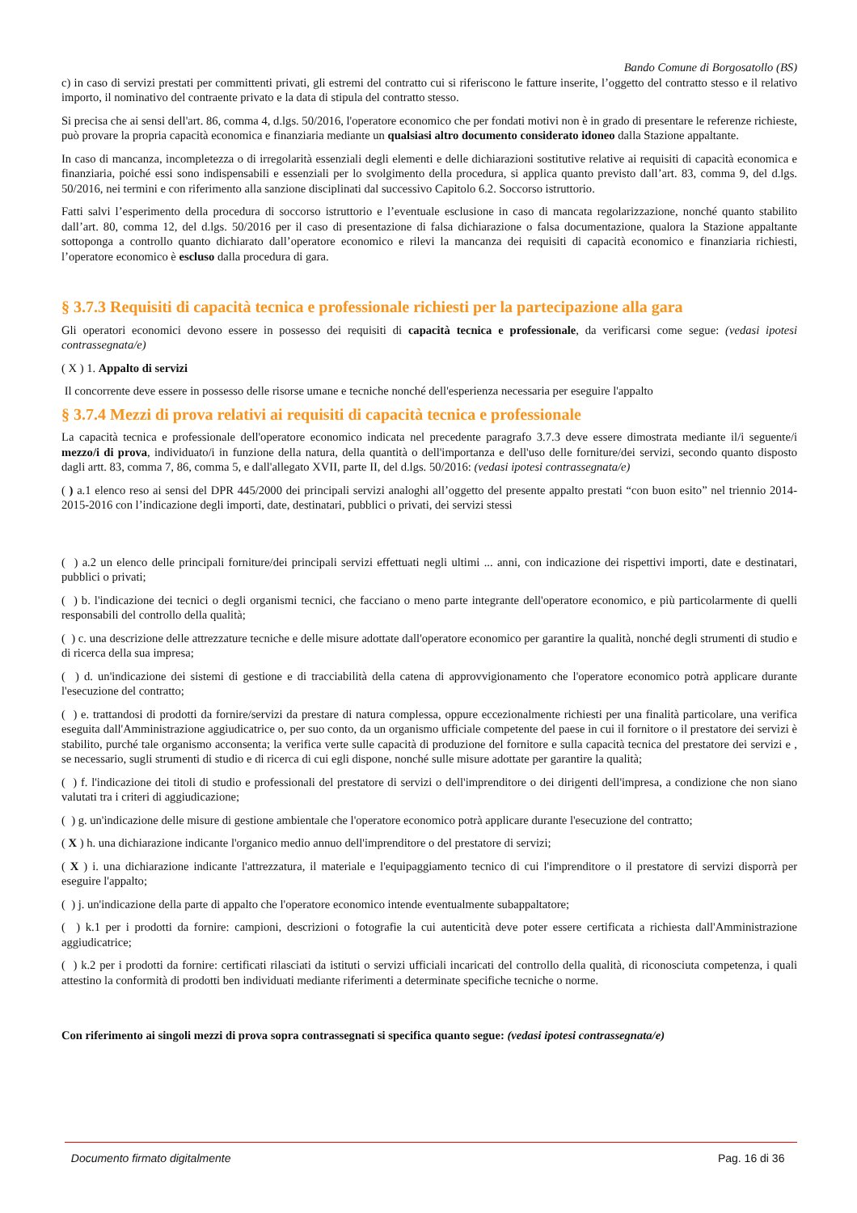Bando Comune di Borgosatollo (BS)
c) in caso di servizi prestati per committenti privati, gli estremi del contratto cui si riferiscono le fatture inserite, l’oggetto del contratto stesso e il relativo importo, il nominativo del contraente privato e la data di stipula del contratto stesso.
Si precisa che ai sensi dell'art. 86, comma 4, d.lgs. 50/2016, l'operatore economico che per fondati motivi non è in grado di presentare le referenze richieste, può provare la propria capacità economica e finanziaria mediante un qualsiasi altro documento considerato idoneo dalla Stazione appaltante.
In caso di mancanza, incompletezza o di irregolarità essenziali degli elementi e delle dichiarazioni sostitutive relative ai requisiti di capacità economica e finanziaria, poiché essi sono indispensabili e essenziali per lo svolgimento della procedura, si applica quanto previsto dall’art. 83, comma 9, del d.lgs. 50/2016, nei termini e con riferimento alla sanzione disciplinati dal successivo Capitolo 6.2. Soccorso istruttorio.
Fatti salvi l’esperimento della procedura di soccorso istruttorio e l’eventuale esclusione in caso di mancata regolarizzazione, nonché quanto stabilito dall’art. 80, comma 12, del d.lgs. 50/2016 per il caso di presentazione di falsa dichiarazione o falsa documentazione, qualora la Stazione appaltante sottoponga a controllo quanto dichiarato dall’operatore economico e rilevi la mancanza dei requisiti di capacità economico e finanziaria richiesti, l’operatore economico è escluso dalla procedura di gara.
§ 3.7.3 Requisiti di capacità tecnica e professionale richiesti per la partecipazione alla gara
Gli operatori economici devono essere in possesso dei requisiti di capacità tecnica e professionale, da verificarsi come segue: (vedasi ipotesi contrassegnata/e)
( X ) 1. Appalto di servizi
Il concorrente deve essere in possesso delle risorse umane e tecniche nonché dell'esperienza necessaria per eseguire l'appalto
§ 3.7.4 Mezzi di prova relativi ai requisiti di capacità tecnica e professionale
La capacità tecnica e professionale dell'operatore economico indicata nel precedente paragrafo 3.7.3 deve essere dimostrata mediante il/i seguente/i mezzo/i di prova, individuato/i in funzione della natura, della quantità o dell'importanza e dell'uso delle forniture/dei servizi, secondo quanto disposto dagli artt. 83, comma 7, 86, comma 5, e dall'allegato XVII, parte II, del d.lgs. 50/2016: (vedasi ipotesi contrassegnata/e)
( ) a.1 elenco reso ai sensi del DPR 445/2000 dei principali servizi analoghi all’oggetto del presente appalto prestati “con buon esito” nel triennio 2014-2015-2016 con l’indicazione degli importi, date, destinatari, pubblici o privati, dei servizi stessi
( ) a.2 un elenco delle principali forniture/dei principali servizi effettuati negli ultimi ... anni, con indicazione dei rispettivi importi, date e destinatari, pubblici o privati;
( ) b. l'indicazione dei tecnici o degli organismi tecnici, che facciano o meno parte integrante dell'operatore economico, e più particolarmente di quelli responsabili del controllo della qualità;
( ) c. una descrizione delle attrezzature tecniche e delle misure adottate dall'operatore economico per garantire la qualità, nonché degli strumenti di studio e di ricerca della sua impresa;
( ) d. un'indicazione dei sistemi di gestione e di tracciabilità della catena di approvvigionamento che l'operatore economico potrà applicare durante l'esecuzione del contratto;
( ) e. trattandosi di prodotti da fornire/servizi da prestare di natura complessa, oppure eccezionalmente richiesti per una finalità particolare, una verifica eseguita dall'Amministrazione aggiudicatrice o, per suo conto, da un organismo ufficiale competente del paese in cui il fornitore o il prestatore dei servizi è stabilito, purché tale organismo acconsenta; la verifica verte sulle capacità di produzione del fornitore e sulla capacità tecnica del prestatore dei servizi e , se necessario, sugli strumenti di studio e di ricerca di cui egli dispone, nonché sulle misure adottate per garantire la qualità;
( ) f. l'indicazione dei titoli di studio e professionali del prestatore di servizi o dell'imprenditore o dei dirigenti dell'impresa, a condizione che non siano valutati tra i criteri di aggiudicazione;
( ) g. un'indicazione delle misure di gestione ambientale che l'operatore economico potrà applicare durante l'esecuzione del contratto;
( X ) h. una dichiarazione indicante l'organico medio annuo dell'imprenditore o del prestatore di servizi;
( X ) i. una dichiarazione indicante l'attrezzatura, il materiale e l'equipaggiamento tecnico di cui l'imprenditore o il prestatore di servizi disporrà per eseguire l'appalto;
( ) j. un'indicazione della parte di appalto che l'operatore economico intende eventualmente subappaltatore;
( ) k.1 per i prodotti da fornire: campioni, descrizioni o fotografie la cui autenticità deve poter essere certificata a richiesta dall'Amministrazione aggiudicatrice;
( ) k.2 per i prodotti da fornire: certificati rilasciati da istituti o servizi ufficiali incaricati del controllo della qualità, di riconosciuta competenza, i quali attestino la conformità di prodotti ben individuati mediante riferimenti a determinate specifiche tecniche o norme.
Con riferimento ai singoli mezzi di prova sopra contrassegnati si specifica quanto segue: (vedasi ipotesi contrassegnata/e)
Documento firmato digitalmente Pag. 16 di 36